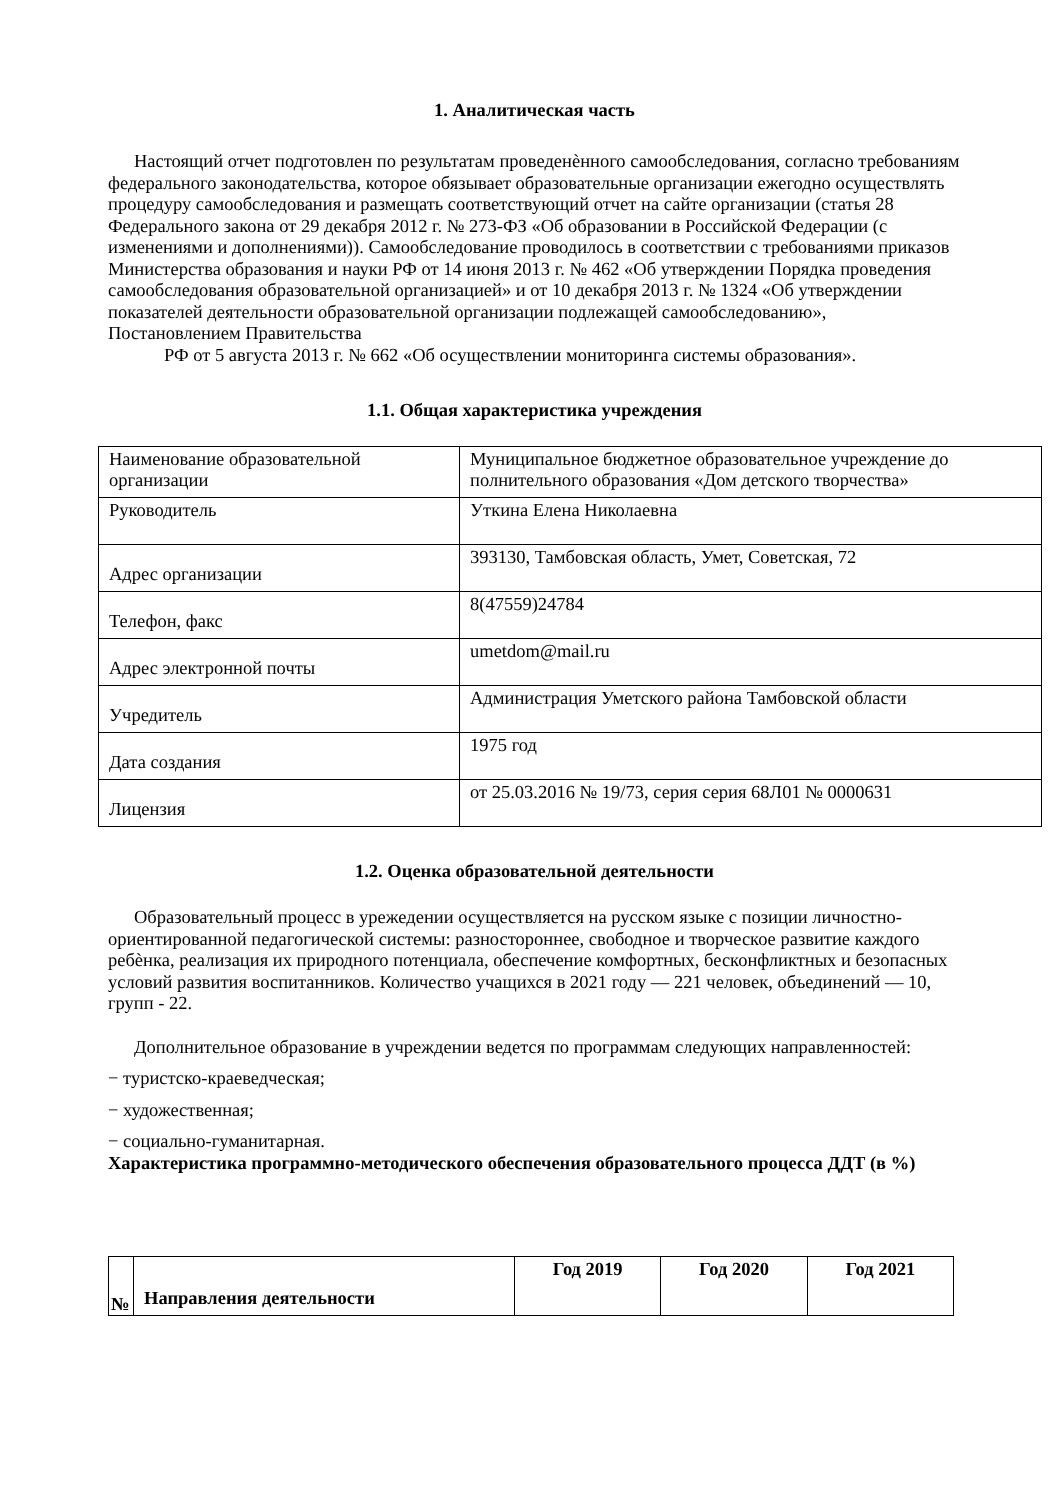1. Аналитическая часть
Настоящий отчет подготовлен по результатам проведенѐнного самообследования, согласно требованиям федерального законодательства, которое обязывает образовательные организации ежегодно осуществлять процедуру самообследования и размещать соответствующий отчет на сайте организации (статья 28 Федерального закона от 29 декабря 2012 г. № 273-ФЗ «Об образовании в Российской Федерации (с изменениями и дополнениями)). Самообследование проводилось в соответствии с требованиями приказов Министерства образования и науки РФ от 14 июня 2013 г. № 462 «Об утверждении Порядка проведения самообследования образовательной организацией» и от 10 декабря 2013 г. № 1324 «Об утверждении показателей деятельности образовательной организации подлежащей самообследованию», Постановлением Правительства
РФ от 5 августа 2013 г. № 662 «Об осуществлении мониторинга системы образования».
1.1. Общая характеристика учреждения
| Наименование образовательной организации | Муниципальное бюджетное образовательное учреждение до полнительного образования «Дом детского творчества» |
| Руководитель | Уткина Елена Николаевна |
| Адрес организации | 393130, Тамбовская область, Умет, Советская, 72 |
| Телефон, факс | 8(47559)24784 |
| Адрес электронной почты | umetdom@mail.ru |
| Учредитель | Администрация Уметского района Тамбовской области |
| Дата создания | 1975 год |
| Лицензия | от 25.03.2016 № 19/73, серия серия 68Л01 № 0000631 |
1.2. Оценка образовательной деятельности
Образовательный процесс в урежедении осуществляется на русском языке с позиции личностно-ориентированной педагогической системы: разностороннее, свободное и творческое развитие каждого ребѐнка, реализация их природного потенциала, обеспечение комфортных, бесконфликтных и безопасных условий развития воспитанников. Количество учащихся в 2021 году — 221 человек, объединений — 10, групп - 22.
Дополнительное образование в учреждении ведется по программам следующих направленностей:
− туристско-краеведческая;
− художественная;
− социально-гуманитарная.
Характеристика программно-методического обеспечения образовательного процесса ДДТ (в %)
| № | Направления деятельности | Год 2019 | Год 2020 | Год 2021 |
| --- | --- | --- | --- | --- |